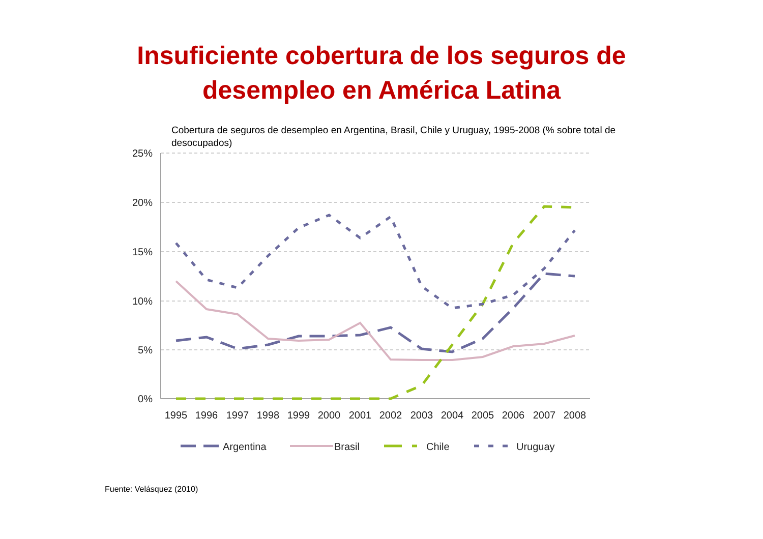Insuficiente cobertura de los seguros de
desempleo en América Latina
Cobertura de seguros de desempleo en Argentina, Brasil, Chile y Uruguay, 1995-2008 (% sobre total de desocupados)
25%
20%
15%
10%
5%
0%
1995
1996
1997
1998
1999
2000
2001
2002
2003
2004
2005
2006
2007
2008
Argentina
Brasil
Chile
Uruguay
Fuente: Velásquez (2010)